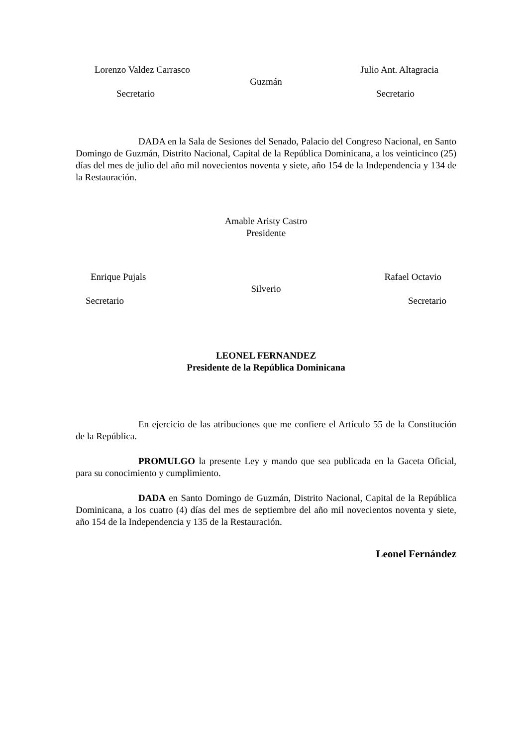Lorenzo Valdez Carrasco Julio Ant. Altagracia
Guzmán
Secretario Secretario
DADA en la Sala de Sesiones del Senado, Palacio del Congreso Nacional, en Santo Domingo de Guzmán, Distrito Nacional, Capital de la República Dominicana, a los veinticinco (25) días del mes de julio del año mil novecientos noventa y siete, año 154 de la Independencia y 134 de la Restauración.
Amable Aristy Castro
Presidente
Enrique Pujals Rafael Octavio
Silverio
Secretario Secretario
LEONEL FERNANDEZ
Presidente de la República Dominicana
En ejercicio de las atribuciones que me confiere el Artículo 55 de la Constitución de la República.
PROMULGO la presente Ley y mando que sea publicada en la Gaceta Oficial, para su conocimiento y cumplimiento.
DADA en Santo Domingo de Guzmán, Distrito Nacional, Capital de la República Dominicana, a los cuatro (4) días del mes de septiembre del año mil novecientos noventa y siete, año 154 de la Independencia y 135 de la Restauración.
Leonel Fernández